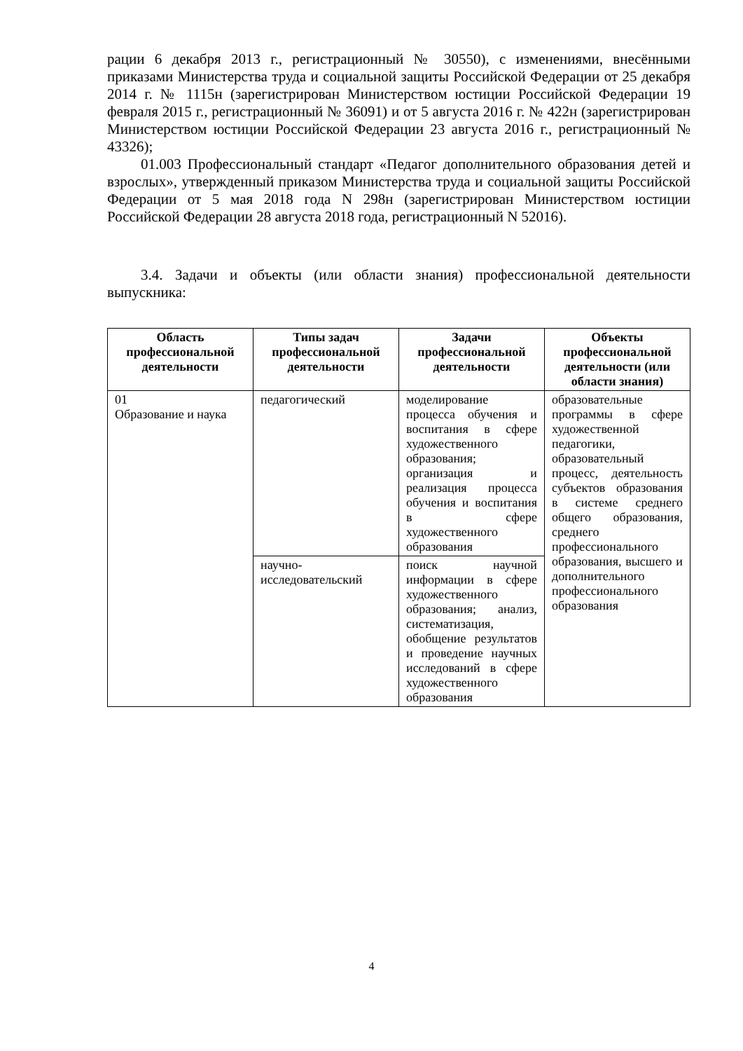рации 6 декабря 2013 г., регистрационный № 30550), с изменениями, внесёнными приказами Министерства труда и социальной защиты Российской Федерации от 25 декабря 2014 г. № 1115н (зарегистрирован Министерством юстиции Российской Федерации 19 февраля 2015 г., регистрационный № 36091) и от 5 августа 2016 г. № 422н (зарегистрирован Министерством юстиции Российской Федерации 23 августа 2016 г., регистрационный № 43326);
01.003 Профессиональный стандарт «Педагог дополнительного образования детей и взрослых», утвержденный приказом Министерства труда и социальной защиты Российской Федерации от 5 мая 2018 года N 298н (зарегистрирован Министерством юстиции Российской Федерации 28 августа 2018 года, регистрационный N 52016).
3.4. Задачи и объекты (или области знания) профессиональной деятельности выпускника:
| Область профессиональной деятельности | Типы задач профессиональной деятельности | Задачи профессиональной деятельности | Объекты профессиональной деятельности (или области знания) |
| --- | --- | --- | --- |
| 01 Образование и наука | педагогический | моделирование процесса обучения и воспитания в сфере художественного образования; организация и реализация процесса обучения и воспитания в сфере художественного образования | образовательные программы в сфере художественной педагогики, образовательный процесс, деятельность субъектов образования в системе среднего общего образования, среднего профессионального образования, высшего и дополнительного профессионального образования |
| | научно-исследовательский | поиск научной информации в сфере художественного образования; анализ, систематизация, обобщение результатов и проведение научных исследований в сфере художественного образования | |
4